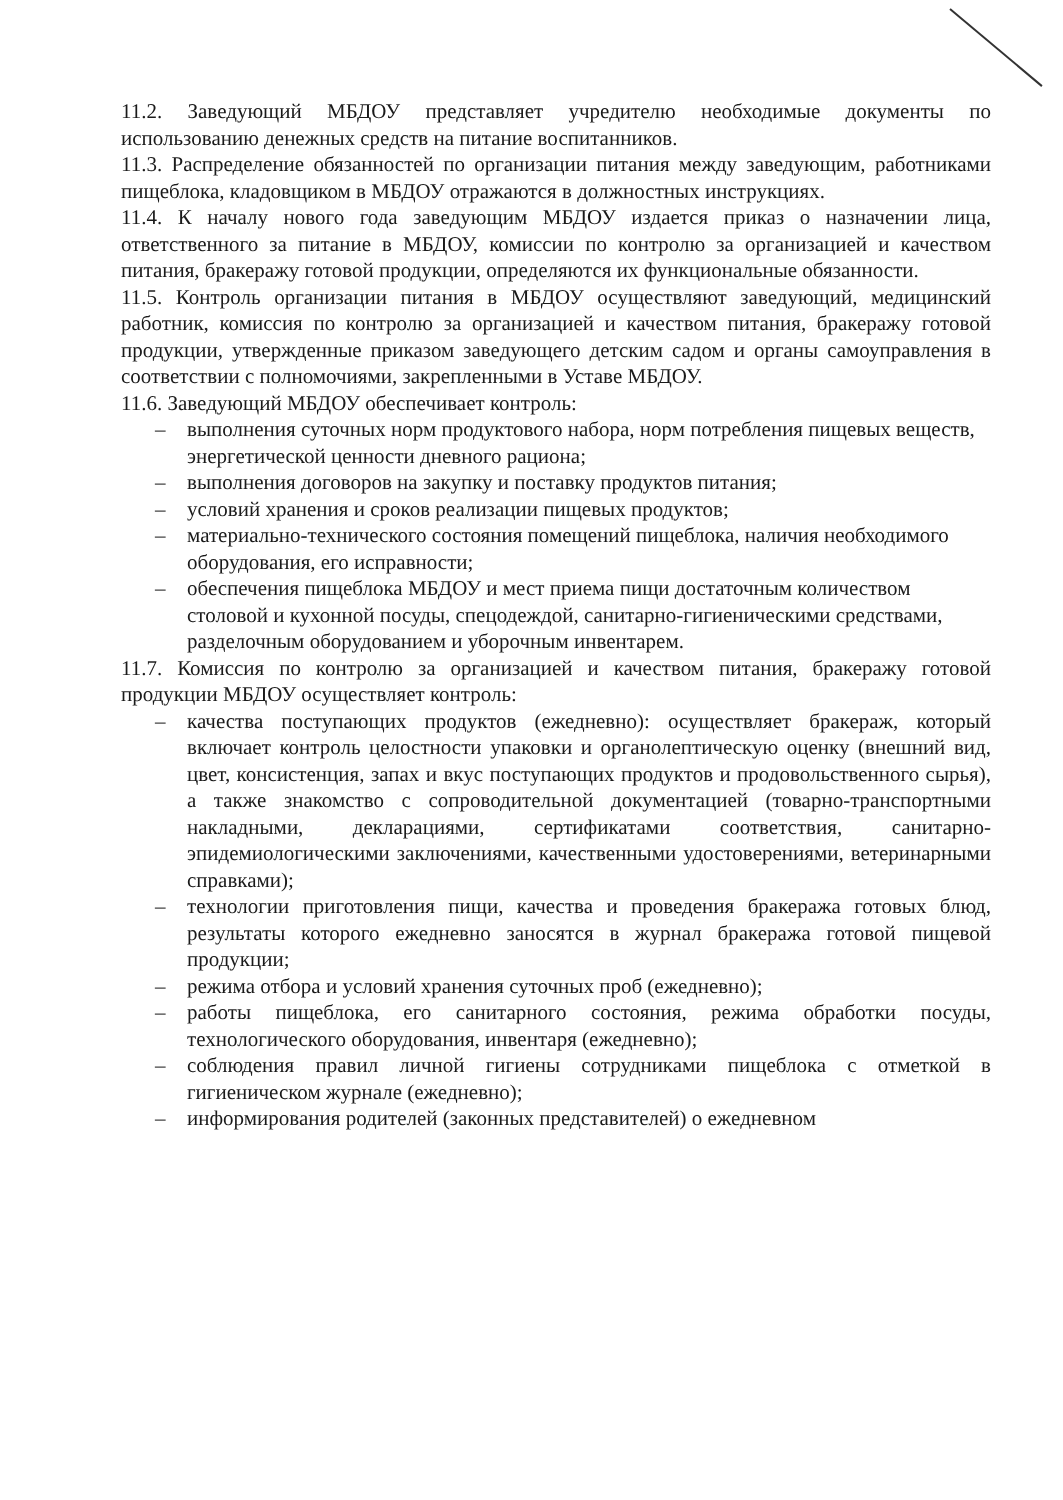11.2. Заведующий МБДОУ представляет учредителю необходимые документы по использованию денежных средств на питание воспитанников.
11.3. Распределение обязанностей по организации питания между заведующим, работниками пищеблока, кладовщиком в МБДОУ отражаются в должностных инструкциях.
11.4. К началу нового года заведующим МБДОУ издается приказ о назначении лица, ответственного за питание в МБДОУ, комиссии по контролю за организацией и качеством питания, бракеражу готовой продукции, определяются их функциональные обязанности.
11.5. Контроль организации питания в МБДОУ осуществляют заведующий, медицинский работник, комиссия по контролю за организацией и качеством питания, бракеражу готовой продукции, утвержденные приказом заведующего детским садом и органы самоуправления в соответствии с полномочиями, закрепленными в Уставе МБДОУ.
11.6. Заведующий МБДОУ обеспечивает контроль:
– выполнения суточных норм продуктового набора, норм потребления пищевых веществ, энергетической ценности дневного рациона;
– выполнения договоров на закупку и поставку продуктов питания;
– условий хранения и сроков реализации пищевых продуктов;
– материально-технического состояния помещений пищеблока, наличия необходимого оборудования, его исправности;
– обеспечения пищеблока МБДОУ и мест приема пищи достаточным количеством столовой и кухонной посуды, спецодеждой, санитарно-гигиеническими средствами, разделочным оборудованием и уборочным инвентарем.
11.7. Комиссия по контролю за организацией и качеством питания, бракеражу готовой продукции МБДОУ осуществляет контроль:
– качества поступающих продуктов (ежедневно): осуществляет бракераж, который включает контроль целостности упаковки и органолептическую оценку (внешний вид, цвет, консистенция, запах и вкус поступающих продуктов и продовольственного сырья), а также знакомство с сопроводительной документацией (товарно-транспортными накладными, декларациями, сертификатами соответствия, санитарно-эпидемиологическими заключениями, качественными удостоверениями, ветеринарными справками);
– технологии приготовления пищи, качества и проведения бракеража готовых блюд, результаты которого ежедневно заносятся в журнал бракеража готовой пищевой продукции;
– режима отбора и условий хранения суточных проб (ежедневно);
– работы пищеблока, его санитарного состояния, режима обработки посуды, технологического оборудования, инвентаря (ежедневно);
– соблюдения правил личной гигиены сотрудниками пищеблока с отметкой в гигиеническом журнале (ежедневно);
– информирования родителей (законных представителей) о ежедневном